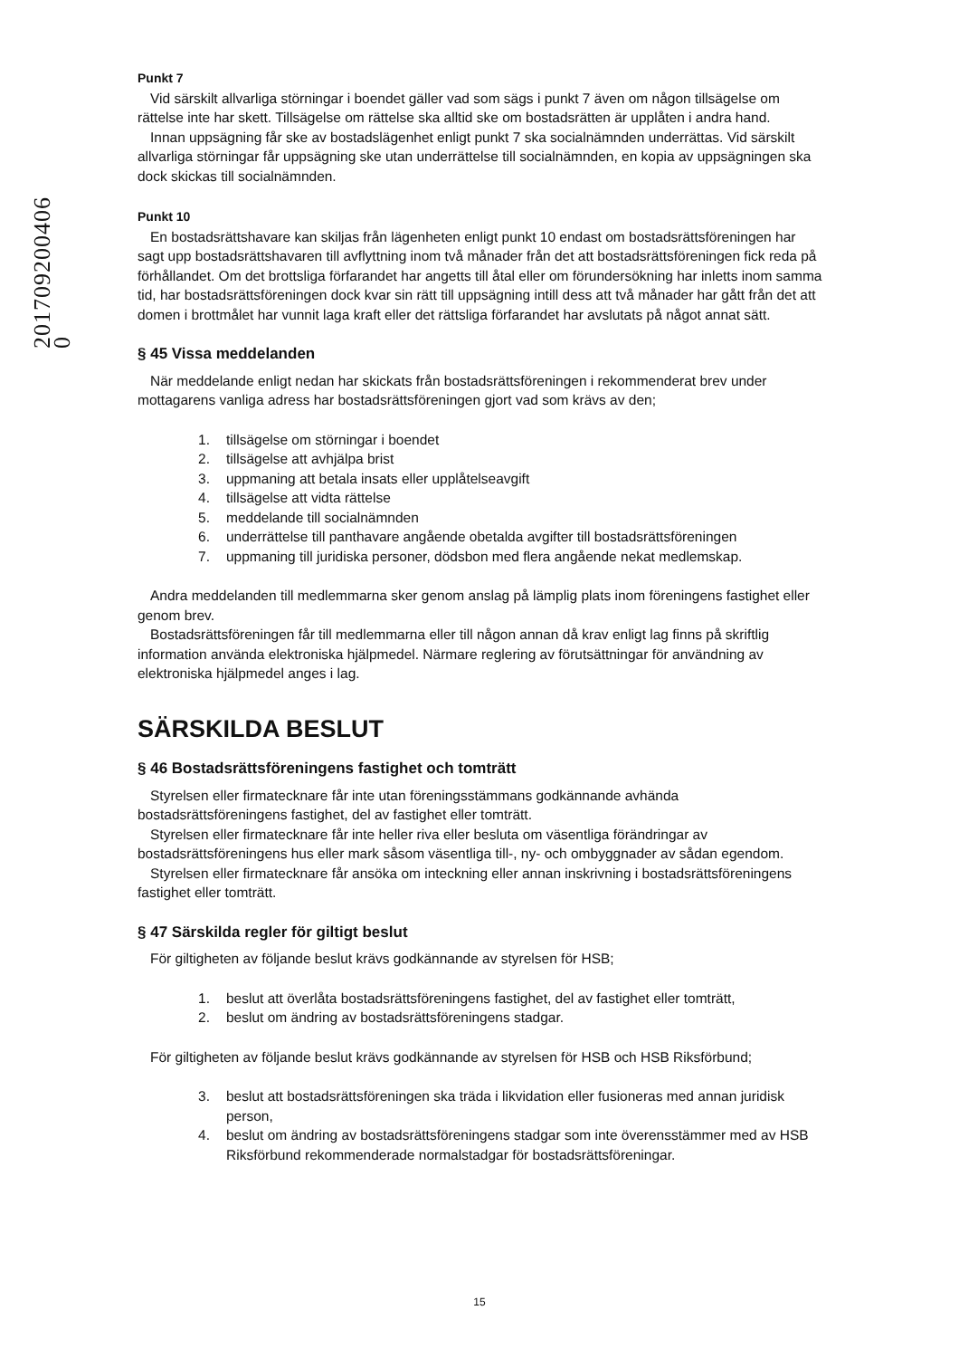201709200406​0
Punkt 7
Vid särskilt allvarliga störningar i boendet gäller vad som sägs i punkt 7 även om någon tillsägelse om rättelse inte har skett. Tillsägelse om rättelse ska alltid ske om bostadsrätten är upplåten i andra hand.
Innan uppsägning får ske av bostadslägenhet enligt punkt 7 ska socialnämnden underrättas. Vid särskilt allvarliga störningar får uppsägning ske utan underrättelse till socialnämnden, en kopia av uppsägningen ska dock skickas till socialnämnden.
Punkt 10
En bostadsrättshavare kan skiljas från lägenheten enligt punkt 10 endast om bostadsrättsföreningen har sagt upp bostadsrättshavaren till avflyttning inom två månader från det att bostadsrättsföreningen fick reda på förhållandet. Om det brottsliga förfarandet har angetts till åtal eller om förundersökning har inletts inom samma tid, har bostadsrättsföreningen dock kvar sin rätt till uppsägning intill dess att två månader har gått från det att domen i brottmålet har vunnit laga kraft eller det rättsliga förfarandet har avslutats på något annat sätt.
§ 45 Vissa meddelanden
När meddelande enligt nedan har skickats från bostadsrättsföreningen i rekommenderat brev under mottagarens vanliga adress har bostadsrättsföreningen gjort vad som krävs av den;
1. tillsägelse om störningar i boendet
2. tillsägelse att avhjälpa brist
3. uppmaning att betala insats eller upplåtelseavgift
4. tillsägelse att vidta rättelse
5. meddelande till socialnämnden
6. underrättelse till panthavare angående obetalda avgifter till bostadsrättsföreningen
7. uppmaning till juridiska personer, dödsbon med flera angående nekat medlemskap.
Andra meddelanden till medlemmarna sker genom anslag på lämplig plats inom föreningens fastighet eller genom brev.
Bostadsrättsföreningen får till medlemmarna eller till någon annan då krav enligt lag finns på skriftlig information använda elektroniska hjälpmedel. Närmare reglering av förutsättningar för användning av elektroniska hjälpmedel anges i lag.
SÄRSKILDA BESLUT
§ 46 Bostadsrättsföreningens fastighet och tomträtt
Styrelsen eller firmatecknare får inte utan föreningsstämmans godkännande avhända bostadsrättsföreningens fastighet, del av fastighet eller tomträtt.
Styrelsen eller firmatecknare får inte heller riva eller besluta om väsentliga förändringar av bostadsrättsföreningens hus eller mark såsom väsentliga till-, ny- och ombyggnader av sådan egendom.
Styrelsen eller firmatecknare får ansöka om inteckning eller annan inskrivning i bostadsrättsföreningens fastighet eller tomträtt.
§ 47 Särskilda regler för giltigt beslut
För giltigheten av följande beslut krävs godkännande av styrelsen för HSB;
1. beslut att överlåta bostadsrättsföreningens fastighet, del av fastighet eller tomträtt,
2. beslut om ändring av bostadsrättsföreningens stadgar.
För giltigheten av följande beslut krävs godkännande av styrelsen för HSB och HSB Riksförbund;
3. beslut att bostadsrättsföreningen ska träda i likvidation eller fusioneras med annan juridisk person,
4. beslut om ändring av bostadsrättsföreningens stadgar som inte överensstämmer med av HSB Riksförbund rekommenderade normalstadgar för bostadsrättsföreningar.
15